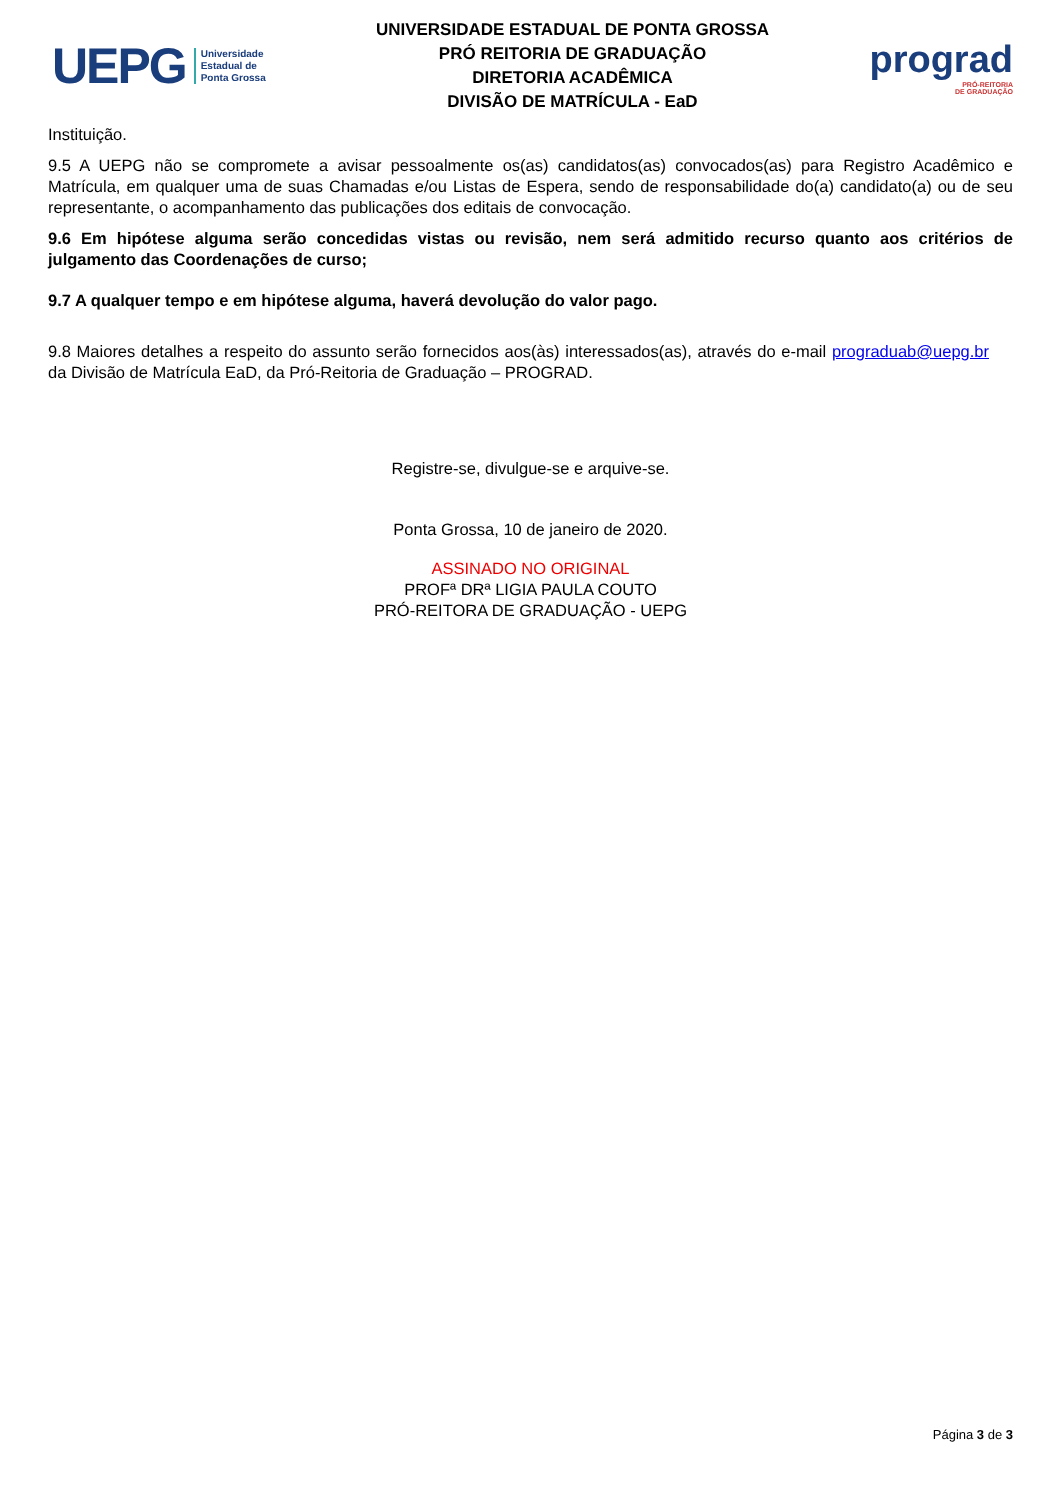UEPG
Universidade
Estadual de
Ponta Grossa
UNIVERSIDADE ESTADUAL DE PONTA GROSSA
PRÓ REITORIA DE GRADUAÇÃO
DIRETORIA ACADÊMICA
DIVISÃO DE MATRÍCULA - EaD
prograd
PRÓ-REITORIA
DE GRADUAÇÃO
Instituição.
9.5 A UEPG não se compromete a avisar pessoalmente os(as) candidatos(as) convocados(as) para Registro Acadêmico e Matrícula, em qualquer uma de suas Chamadas e/ou Listas de Espera, sendo de responsabilidade do(a) candidato(a) ou de seu representante, o acompanhamento das publicações dos editais de convocação.
9.6 Em hipótese alguma serão concedidas vistas ou revisão, nem será admitido recurso quanto aos critérios de julgamento das Coordenações de curso;
9.7 A qualquer tempo e em hipótese alguma, haverá devolução do valor pago.
9.8 Maiores detalhes a respeito do assunto serão fornecidos aos(às) interessados(as), através do e-mail prograduab@uepg.br da Divisão de Matrícula EaD, da Pró-Reitoria de Graduação – PROGRAD.
Registre-se, divulgue-se e arquive-se.
Ponta Grossa, 10 de janeiro de 2020.
ASSINADO NO ORIGINAL
PROFª DRª LIGIA PAULA COUTO
PRÓ-REITORA DE GRADUAÇÃO - UEPG
Página 3 de 3